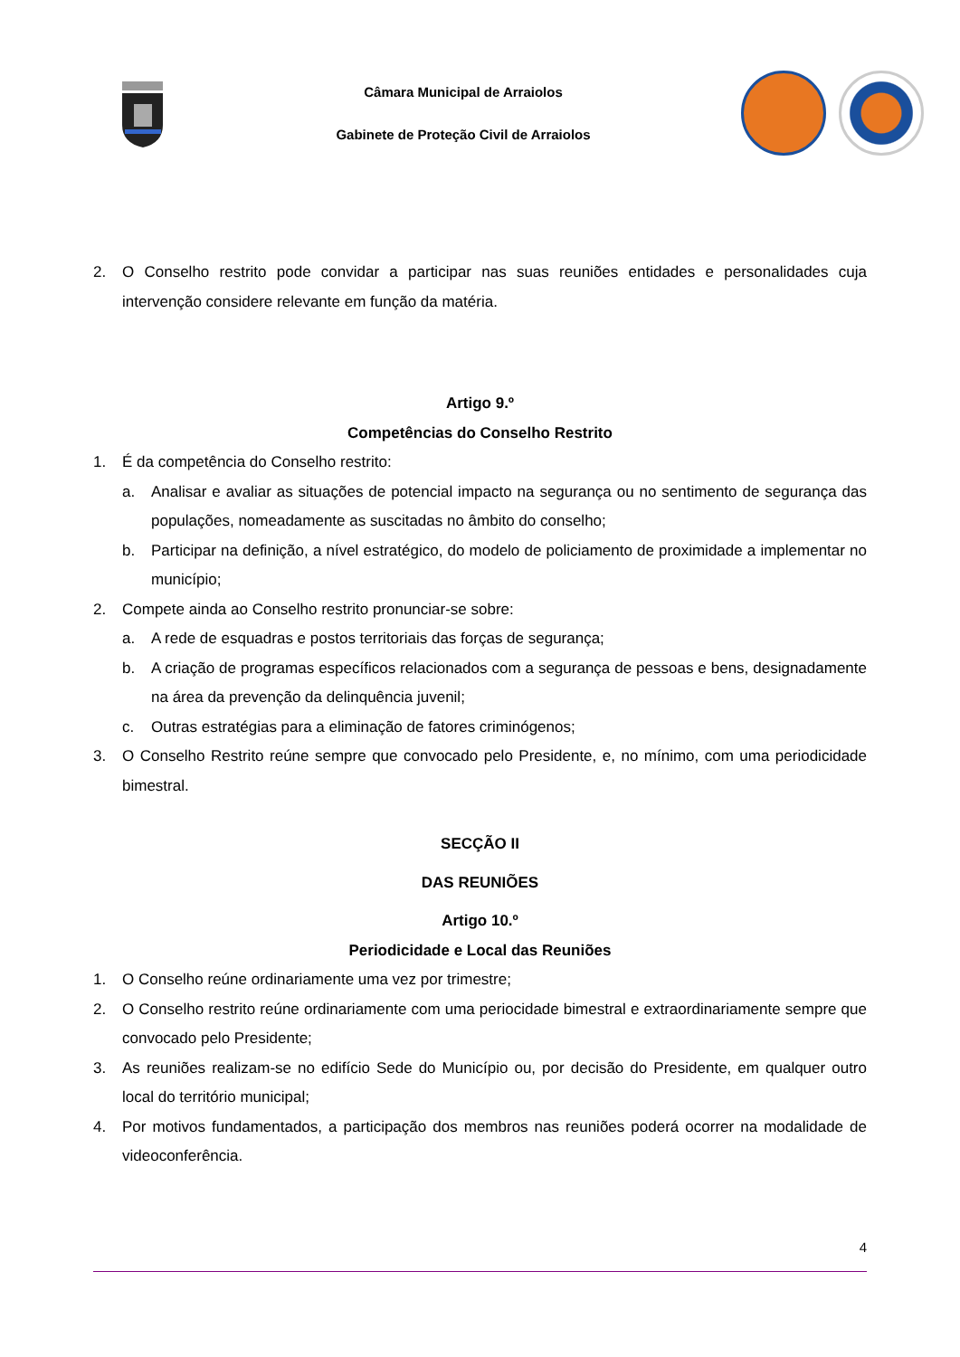Câmara Municipal de Arraiolos
Gabinete de Proteção Civil de Arraiolos
2. O Conselho restrito pode convidar a participar nas suas reuniões entidades e personalidades cuja intervenção considere relevante em função da matéria.
Artigo 9.º
Competências do Conselho Restrito
1. É da competência do Conselho restrito:
a. Analisar e avaliar as situações de potencial impacto na segurança ou no sentimento de segurança das populações, nomeadamente as suscitadas no âmbito do conselho;
b. Participar na definição, a nível estratégico, do modelo de policiamento de proximidade a implementar no município;
2. Compete ainda ao Conselho restrito pronunciar-se sobre:
a. A rede de esquadras e postos territoriais das forças de segurança;
b. A criação de programas específicos relacionados com a segurança de pessoas e bens, designadamente na área da prevenção da delinquência juvenil;
c. Outras estratégias para a eliminação de fatores criminógenos;
3. O Conselho Restrito reúne sempre que convocado pelo Presidente, e, no mínimo, com uma periodicidade bimestral.
SECÇÃO II
DAS REUNIÕES
Artigo 10.º
Periodicidade e Local das Reuniões
1. O Conselho reúne ordinariamente uma vez por trimestre;
2. O Conselho restrito reúne ordinariamente com uma periocidade bimestral e extraordinariamente sempre que convocado pelo Presidente;
3. As reuniões realizam-se no edifício Sede do Município ou, por decisão do Presidente, em qualquer outro local do território municipal;
4. Por motivos fundamentados, a participação dos membros nas reuniões poderá ocorrer na modalidade de videoconferência.
4